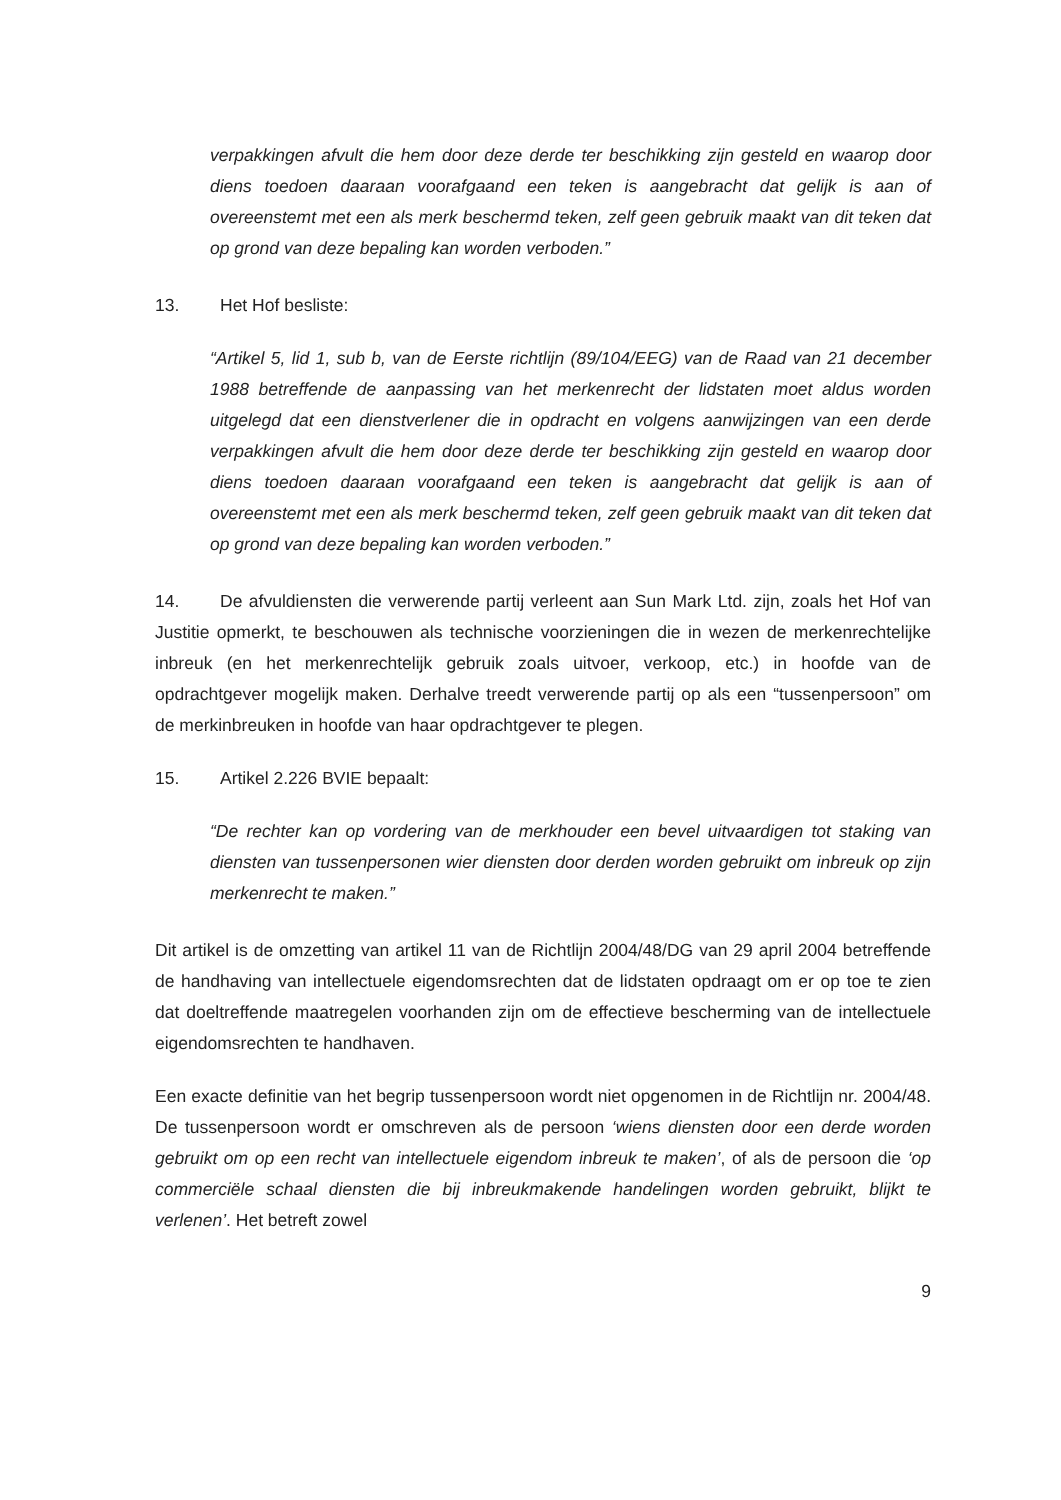verpakkingen afvult die hem door deze derde ter beschikking zijn gesteld en waarop door diens toedoen daaraan voorafgaand een teken is aangebracht dat gelijk is aan of overeenstemt met een als merk beschermd teken, zelf geen gebruik maakt van dit teken dat op grond van deze bepaling kan worden verboden.”
13. Het Hof besliste:
“Artikel 5, lid 1, sub b, van de Eerste richtlijn (89/104/EEG) van de Raad van 21 december 1988 betreffende de aanpassing van het merkenrecht der lidstaten moet aldus worden uitgelegd dat een dienstverlener die in opdracht en volgens aanwijzingen van een derde verpakkingen afvult die hem door deze derde ter beschikking zijn gesteld en waarop door diens toedoen daaraan voorafgaand een teken is aangebracht dat gelijk is aan of overeenstemt met een als merk beschermd teken, zelf geen gebruik maakt van dit teken dat op grond van deze bepaling kan worden verboden.”
14. De afvuldiensten die verwerende partij verleent aan Sun Mark Ltd. zijn, zoals het Hof van Justitie opmerkt, te beschouwen als technische voorzieningen die in wezen de merkenrechtelijke inbreuk (en het merkenrechtelijk gebruik zoals uitvoer, verkoop, etc.) in hoofde van de opdrachtgever mogelijk maken. Derhalve treedt verwerende partij op als een “tussenpersoon” om de merkinbreuken in hoofde van haar opdrachtgever te plegen.
15. Artikel 2.226 BVIE bepaalt:
“De rechter kan op vordering van de merkhouder een bevel uitvaardigen tot staking van diensten van tussenpersonen wier diensten door derden worden gebruikt om inbreuk op zijn merkenrecht te maken.”
Dit artikel is de omzetting van artikel 11 van de Richtlijn 2004/48/DG van 29 april 2004 betreffende de handhaving van intellectuele eigendomsrechten dat de lidstaten opdraagt om er op toe te zien dat doeltreffende maatregelen voorhanden zijn om de effectieve bescherming van de intellectuele eigendomsrechten te handhaven.
Een exacte definitie van het begrip tussenpersoon wordt niet opgenomen in de Richtlijn nr. 2004/48. De tussenpersoon wordt er omschreven als de persoon ‘wiens diensten door een derde worden gebruikt om op een recht van intellectuele eigendom inbreuk te maken’, of als de persoon die ‘op commerciële schaal diensten die bij inbreukmakende handelingen worden gebruikt, blijkt te verlenen’. Het betreft zowel
9